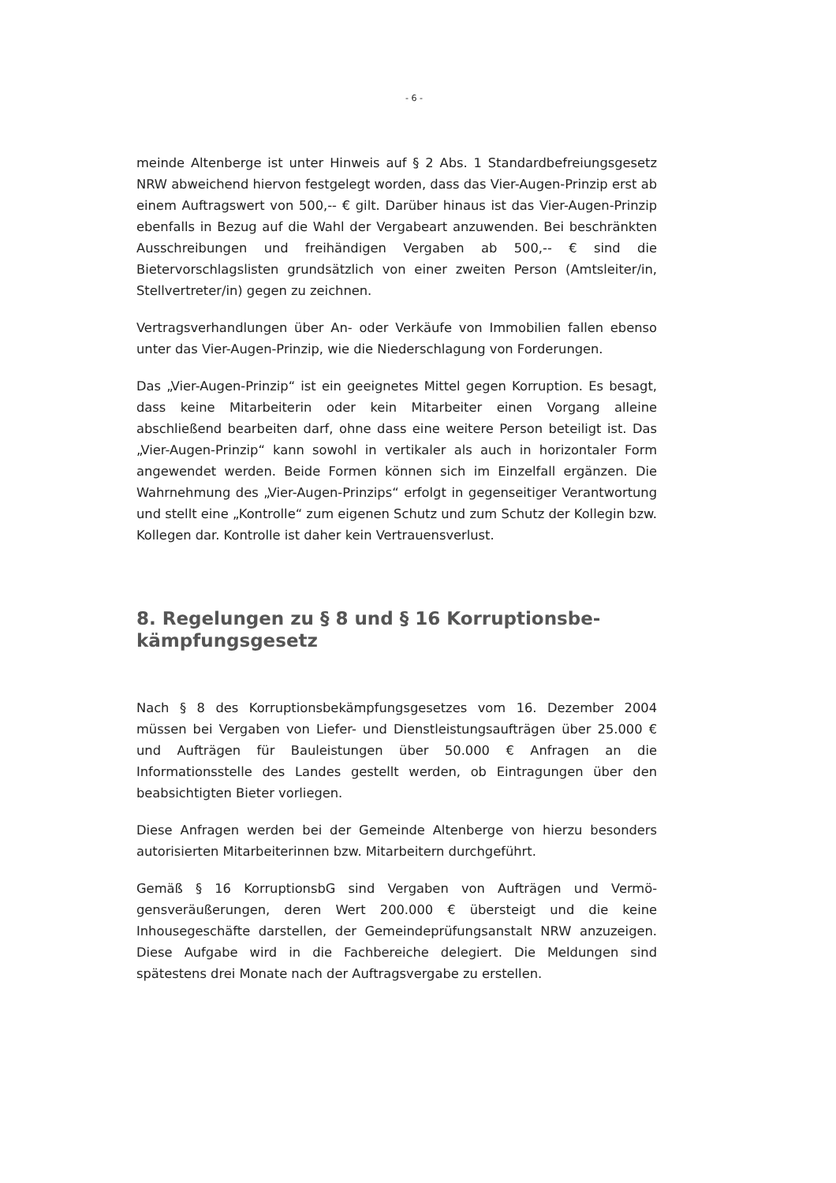- 6 -
meinde Altenberge ist unter Hinweis auf § 2 Abs. 1 Standardbefreiungs­gesetz NRW abweichend hiervon festgelegt worden, dass das Vier-Au­gen-Prinzip erst ab einem Auftragswert von 500,-- € gilt. Darüber hinaus ist das Vier-Augen-Prinzip ebenfalls in Bezug auf die Wahl der Vergabe­art anzuwenden. Bei beschränkten Ausschreibungen und freihändigen Vergaben ab 500,-- € sind die Bietervorschlagslisten grundsätzlich von einer zweiten Person (Amtsleiter/in, Stellvertreter/in) gegen zu zeich­nen.
Vertragsverhandlungen über An- oder Verkäufe von Immobilien fallen ebenso unter das Vier-Augen-Prinzip, wie die Niederschlagung von For­derungen.
Das „Vier-Augen-Prinzip“ ist ein geeignetes Mittel gegen Korruption. Es besagt, dass keine Mitarbeiterin oder kein Mitarbeiter einen Vorgang alleine abschließend bearbeiten darf, ohne dass eine weitere Person be­teiligt ist. Das „Vier-Augen-Prinzip“ kann sowohl in vertikaler als auch in horizontaler Form angewendet werden. Beide Formen können sich im Einzelfall ergänzen. Die Wahrnehmung des „Vier-Augen-Prinzips“ erfolgt in gegenseitiger Verantwortung und stellt eine „Kontrolle“ zum eigenen Schutz und zum Schutz der Kollegin bzw. Kollegen dar. Kontrolle ist da­her kein Vertrauensverlust.
8. Regelungen zu § 8 und § 16 Korruptionsbe­kämpfungsgesetz
Nach § 8 des Korruptionsbekämpfungsgesetzes vom 16. Dezember 2004 müssen bei Vergaben von Liefer- und Dienstleistungsaufträgen über 25.000 € und Aufträgen für Bauleistungen über 50.000 € Anfragen an die Informationsstelle des Landes gestellt werden, ob Eintragungen über den beabsichtigten Bieter vorliegen.
Diese Anfragen werden bei der Gemeinde Altenberge von hierzu beson­ders autorisierten Mitarbeiterinnen bzw. Mitarbeitern durchgeführt.
Gemäß § 16 KorruptionsbG sind Vergaben von Aufträgen und Vermö­gensveräußerungen, deren Wert 200.000 € übersteigt und die keine Inhousegeschäfte darstellen, der Gemeindeprüfungsanstalt NRW anzu­zeigen. Diese Aufgabe wird in die Fachbereiche delegiert. Die Meldungen sind spätestens drei Monate nach der Auftragsvergabe zu erstellen.